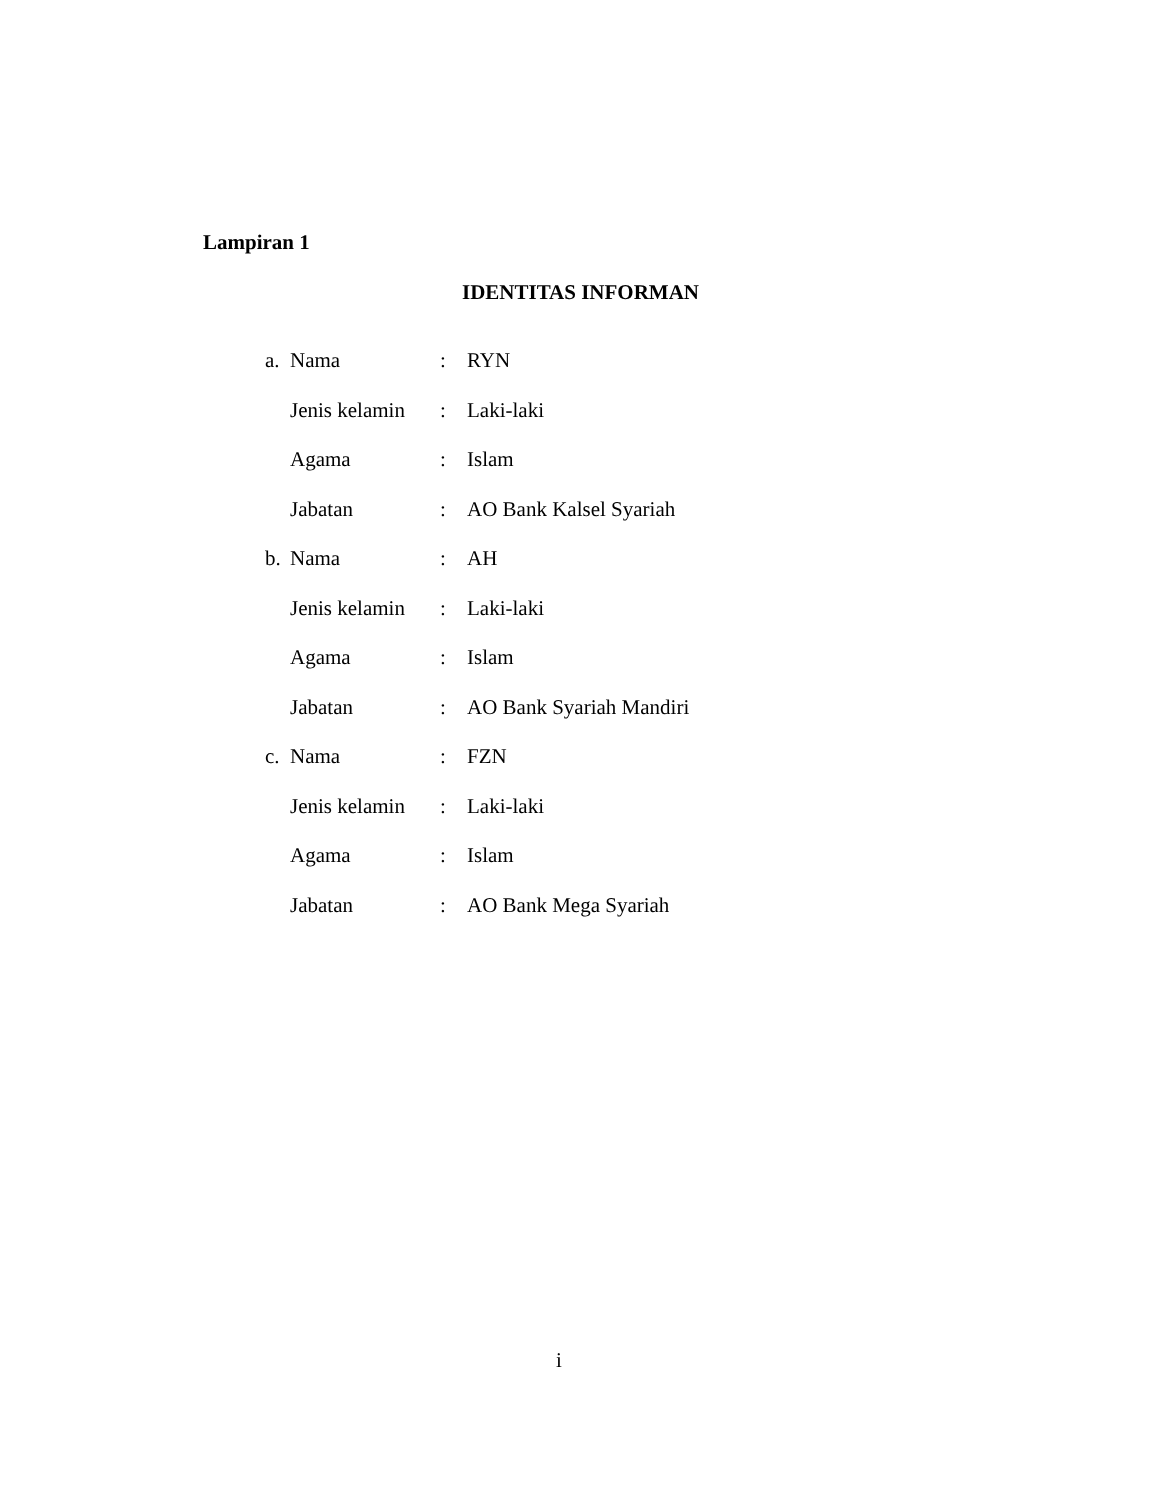Lampiran 1
IDENTITAS INFORMAN
a. Nama: RYN
Jenis kelamin: Laki-laki
Agama: Islam
Jabatan: AO Bank Kalsel Syariah
b. Nama: AH
Jenis kelamin: Laki-laki
Agama: Islam
Jabatan: AO Bank Syariah Mandiri
c. Nama: FZN
Jenis kelamin: Laki-laki
Agama: Islam
Jabatan: AO Bank Mega Syariah
i